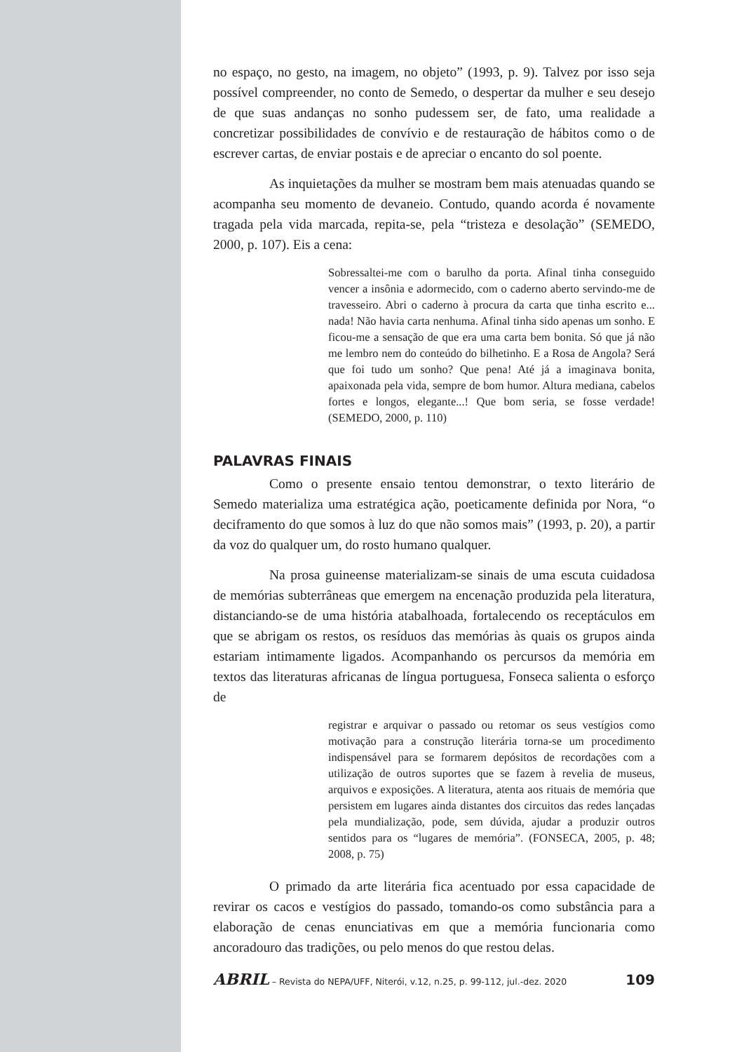no espaço, no gesto, na imagem, no objeto” (1993, p. 9). Talvez por isso seja possível compreender, no conto de Semedo, o despertar da mulher e seu desejo de que suas andanças no sonho pudessem ser, de fato, uma realidade a concretizar possibilidades de convívio e de restauração de hábitos como o de escrever cartas, de enviar postais e de apreciar o encanto do sol poente.
As inquietações da mulher se mostram bem mais atenuadas quando se acompanha seu momento de devaneio. Contudo, quando acorda é novamente tragada pela vida marcada, repita-se, pela “tristeza e desolação” (SEMEDO, 2000, p. 107). Eis a cena:
Sobressaltei-me com o barulho da porta. Afinal tinha conseguido vencer a insônia e adormecido, com o caderno aberto servindo-me de travesseiro. Abri o caderno à procura da carta que tinha escrito e... nada! Não havia carta nenhuma. Afinal tinha sido apenas um sonho. E ficou-me a sensação de que era uma carta bem bonita. Só que já não me lembro nem do conteúdo do bilhetinho. E a Rosa de Angola? Será que foi tudo um sonho? Que pena! Até já a imaginava bonita, apaixonada pela vida, sempre de bom humor. Altura mediana, cabelos fortes e longos, elegante...! Que bom seria, se fosse verdade! (SEMEDO, 2000, p. 110)
PALAVRAS FINAIS
Como o presente ensaio tentou demonstrar, o texto literário de Semedo materializa uma estratégica ação, poeticamente definida por Nora, “o deciframento do que somos à luz do que não somos mais” (1993, p. 20), a partir da voz do qualquer um, do rosto humano qualquer.
Na prosa guineense materializam-se sinais de uma escuta cuidadosa de memórias subterrâneas que emergem na encenação produzida pela literatura, distanciando-se de uma história atabalhoada, fortalecendo os receptáculos em que se abrigam os restos, os resíduos das memórias às quais os grupos ainda estariam intimamente ligados. Acompanhando os percursos da memória em textos das literaturas africanas de língua portuguesa, Fonseca salienta o esforço de
registrar e arquivar o passado ou retomar os seus vestígios como motivação para a construção literária torna-se um procedimento indispensável para se formarem depósitos de recordações com a utilização de outros suportes que se fazem à revelia de museus, arquivos e exposições. A literatura, atenta aos rituais de memória que persistem em lugares ainda distantes dos circuitos das redes lançadas pela mundialização, pode, sem dúvida, ajudar a produzir outros sentidos para os “lugares de memória”. (FONSECA, 2005, p. 48; 2008, p. 75)
O primado da arte literária fica acentuado por essa capacidade de revirar os cacos e vestígios do passado, tomando-os como substância para a elaboração de cenas enunciativas em que a memória funcionaria como ancoradouro das tradições, ou pelo menos do que restou delas.
ABRIL – Revista do NEPA/UFF, Niterói, v.12, n.25, p. 99-112, jul.-dez. 2020 109